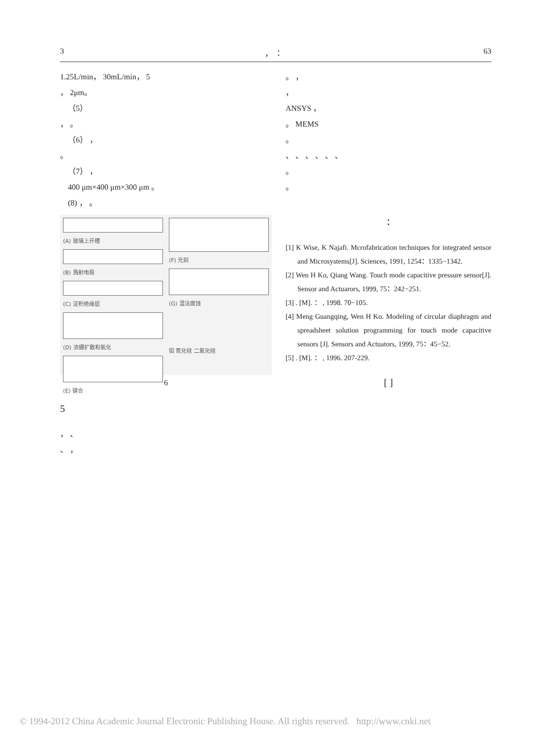3 ， ： 63
1.25L/min， 30mL/min， 5
， 2μm。
（5）
， 。
（6） ，
。
（7） ，
400 μm×400 μm×300 μm 。
(8) ， 。
(A) 玻璃上开槽
(B) 溅射电极
(C) 淀积绝缘层
(D) 浓硼扩散和氧化
(E) 键合
(F) 光刻
(G) 湿法腐蚀
铝 氮化硅 二氧化硅
6
5
， 、
、 ，
。 ，
，
ANSYS ，
。 MEMS
。
、 、 、 、 、 、
。
。
：
[1] K Wise, K Najafi. Mcrofabrication techniques for integrated sensor and Microsystems[J]. Sciences, 1991, 1254：1335−1342.
[2] Wen H Ko, Qiang Wang. Touch mode capacitive pressure sensor[J]. Sensor and Actuarors, 1999, 75：242−251.
[3] . [M]. ： , 1998. 70−105.
[4] Meng Guangqing, Wen H Ko. Modeling of circular diaphragm and spreadsheet solution programming for touch mode capacitive sensors [J]. Sensors and Actuators, 1999, 75：45−52.
[5] . [M]. ： , 1996. 207-229.
[ ]
© 1994-2012 China Academic Journal Electronic Publishing House. All rights reserved. http://www.cnki.net